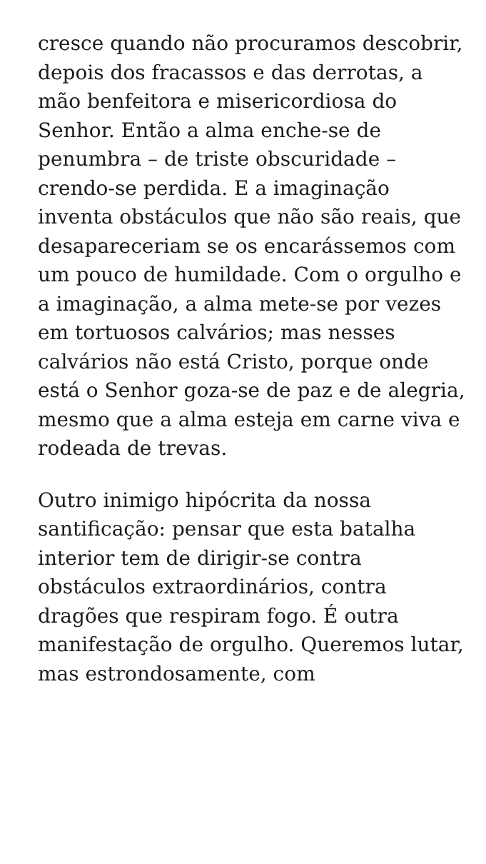cresce quando não procuramos descobrir, depois dos fracassos e das derrotas, a mão benfeitora e misericordiosa do Senhor. Então a alma enche-se de penumbra – de triste obscuridade – crendo-se perdida. E a imaginação inventa obstáculos que não são reais, que desapareceriam se os encarássemos com um pouco de humildade. Com o orgulho e a imaginação, a alma mete-se por vezes em tortuosos calvários; mas nesses calvários não está Cristo, porque onde está o Senhor goza-se de paz e de alegria, mesmo que a alma esteja em carne viva e rodeada de trevas.
Outro inimigo hipócrita da nossa santificação: pensar que esta batalha interior tem de dirigir-se contra obstáculos extraordinários, contra dragões que respiram fogo. É outra manifestação de orgulho. Queremos lutar, mas estrondosamente, com